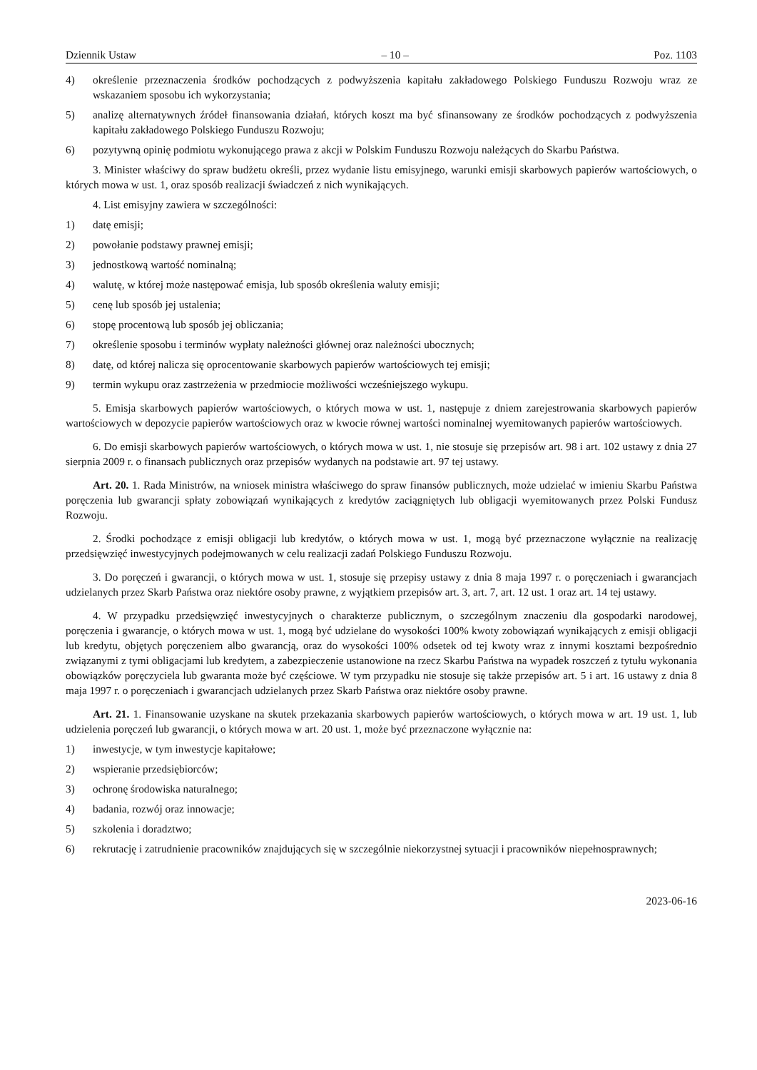Dziennik Ustaw – 10 – Poz. 1103
4) określenie przeznaczenia środków pochodzących z podwyższenia kapitału zakładowego Polskiego Funduszu Rozwoju wraz ze wskazaniem sposobu ich wykorzystania;
5) analizę alternatywnych źródeł finansowania działań, których koszt ma być sfinansowany ze środków pochodzących z podwyższenia kapitału zakładowego Polskiego Funduszu Rozwoju;
6) pozytywną opinię podmiotu wykonującego prawa z akcji w Polskim Funduszu Rozwoju należących do Skarbu Państwa.
3. Minister właściwy do spraw budżetu określi, przez wydanie listu emisyjnego, warunki emisji skarbowych papierów wartościowych, o których mowa w ust. 1, oraz sposób realizacji świadczeń z nich wynikających.
4. List emisyjny zawiera w szczególności:
1) datę emisji;
2) powołanie podstawy prawnej emisji;
3) jednostkową wartość nominalną;
4) walutę, w której może następować emisja, lub sposób określenia waluty emisji;
5) cenę lub sposób jej ustalenia;
6) stopę procentową lub sposób jej obliczania;
7) określenie sposobu i terminów wypłaty należności głównej oraz należności ubocznych;
8) datę, od której nalicza się oprocentowanie skarbowych papierów wartościowych tej emisji;
9) termin wykupu oraz zastrzeżenia w przedmiocie możliwości wcześniejszego wykupu.
5. Emisja skarbowych papierów wartościowych, o których mowa w ust. 1, następuje z dniem zarejestrowania skarbowych papierów wartościowych w depozycie papierów wartościowych oraz w kwocie równej wartości nominalnej wyemitowanych papierów wartościowych.
6. Do emisji skarbowych papierów wartościowych, o których mowa w ust. 1, nie stosuje się przepisów art. 98 i art. 102 ustawy z dnia 27 sierpnia 2009 r. o finansach publicznych oraz przepisów wydanych na podstawie art. 97 tej ustawy.
Art. 20. 1. Rada Ministrów, na wniosek ministra właściwego do spraw finansów publicznych, może udzielać w imieniu Skarbu Państwa poręczenia lub gwarancji spłaty zobowiązań wynikających z kredytów zaciągniętych lub obligacji wyemitowanych przez Polski Fundusz Rozwoju.
2. Środki pochodzące z emisji obligacji lub kredytów, o których mowa w ust. 1, mogą być przeznaczone wyłącznie na realizację przedsięwzięć inwestycyjnych podejmowanych w celu realizacji zadań Polskiego Funduszu Rozwoju.
3. Do poręczeń i gwarancji, o których mowa w ust. 1, stosuje się przepisy ustawy z dnia 8 maja 1997 r. o poręczeniach i gwarancjach udzielanych przez Skarb Państwa oraz niektóre osoby prawne, z wyjątkiem przepisów art. 3, art. 7, art. 12 ust. 1 oraz art. 14 tej ustawy.
4. W przypadku przedsięwzięć inwestycyjnych o charakterze publicznym, o szczególnym znaczeniu dla gospodarki narodowej, poręczenia i gwarancje, o których mowa w ust. 1, mogą być udzielane do wysokości 100% kwoty zobowiązań wynikających z emisji obligacji lub kredytu, objętych poręczeniem albo gwarancją, oraz do wysokości 100% odsetek od tej kwoty wraz z innymi kosztami bezpośrednio związanymi z tymi obligacjami lub kredytem, a zabezpieczenie ustanowione na rzecz Skarbu Państwa na wypadek roszczeń z tytułu wykonania obowiązków poręczyciela lub gwaranta może być częściowe. W tym przypadku nie stosuje się także przepisów art. 5 i art. 16 ustawy z dnia 8 maja 1997 r. o poręczeniach i gwarancjach udzielanych przez Skarb Państwa oraz niektóre osoby prawne.
Art. 21. 1. Finansowanie uzyskane na skutek przekazania skarbowych papierów wartościowych, o których mowa w art. 19 ust. 1, lub udzielenia poręczeń lub gwarancji, o których mowa w art. 20 ust. 1, może być przeznaczone wyłącznie na:
1) inwestycje, w tym inwestycje kapitałowe;
2) wspieranie przedsiębiorców;
3) ochronę środowiska naturalnego;
4) badania, rozwój oraz innowacje;
5) szkolenia i doradztwo;
6) rekrutację i zatrudnienie pracowników znajdujących się w szczególnie niekorzystnej sytuacji i pracowników niepełnosprawnych;
2023-06-16